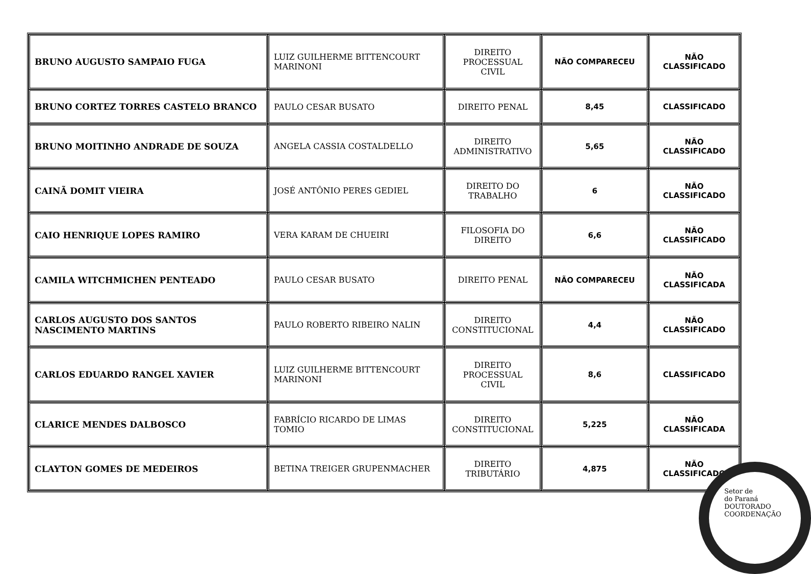| BRUNO AUGUSTO SAMPAIO FUGA | LUIZ GUILHERME BITTENCOURT MARINONI | DIREITO PROCESSUAL CIVIL | NÃO COMPARECEU | NÃO CLASSIFICADO |
| BRUNO CORTEZ TORRES CASTELO BRANCO | PAULO CESAR BUSATO | DIREITO PENAL | 8,45 | CLASSIFICADO |
| BRUNO MOITINHO ANDRADE DE SOUZA | ANGELA CASSIA COSTALDELLO | DIREITO ADMINISTRATIVO | 5,65 | NÃO CLASSIFICADO |
| CAINÃ DOMIT VIEIRA | JOSÉ ANTÔNIO PERES GEDIEL | DIREITO DO TRABALHO | 6 | NÃO CLASSIFICADO |
| CAIO HENRIQUE LOPES RAMIRO | VERA KARAM DE CHUEIRI | FILOSOFIA DO DIREITO | 6,6 | NÃO CLASSIFICADO |
| CAMILA WITCHMICHEN PENTEADO | PAULO CESAR BUSATO | DIREITO PENAL | NÃO COMPARECEU | NÃO CLASSIFICADA |
| CARLOS AUGUSTO DOS SANTOS NASCIMENTO MARTINS | PAULO ROBERTO RIBEIRO NALIN | DIREITO CONSTITUCIONAL | 4,4 | NÃO CLASSIFICADO |
| CARLOS EDUARDO RANGEL XAVIER | LUIZ GUILHERME BITTENCOURT MARINONI | DIREITO PROCESSUAL CIVIL | 8,6 | CLASSIFICADO |
| CLARICE MENDES DALBOSCO | FABRÍCIO RICARDO DE LIMAS TOMIO | DIREITO CONSTITUCIONAL | 5,225 | NÃO CLASSIFICADA |
| CLAYTON GOMES DE MEDEIROS | BETINA TREIGER GRUPENMACHER | DIREITO TRIBUTÁRIO | 4,875 | NÃO CLASSIFICADO |
Setor de
do Paraná
DOUTORADO COORDENAÇÃO